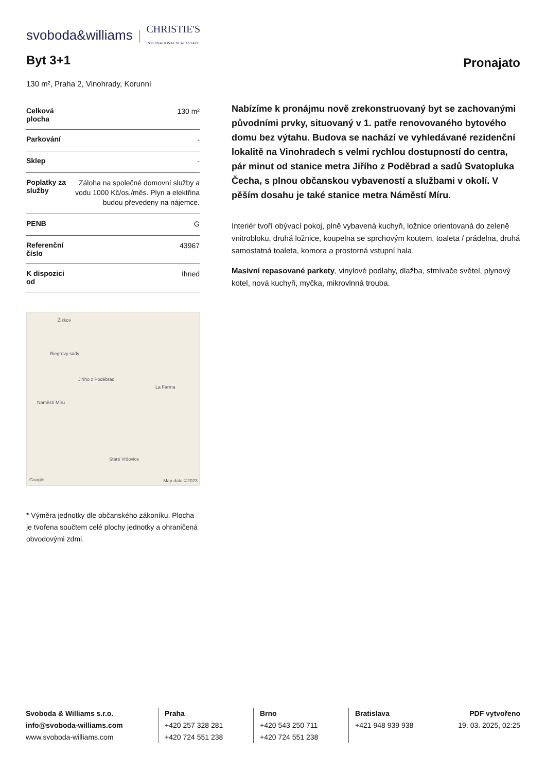svoboda&williams | CHRISTIE'S
INTERNATIONAL REAL ESTATE
Byt 3+1
Pronajato
130 m², Praha 2, Vinohrady, Korunní
| Celková plocha | 130 m² |
| Parkování | - |
| Sklep | - |
| Poplatky za služby | Záloha na společné domovní služby a vodu 1000 Kč/os./měs. Plyn a elektřina budou převedeny na nájemce. |
| PENB | G |
| Referenční číslo | 43967 |
| K dispozici od | Ihned |
Žižkov
Riegrovy sady
Jiřího z Poděbrad
La Farma
Náměstí Míru
Staré Vršovice
Google Map data ©2023
* Výměra jednotky dle občanského zákoníku. Plocha je tvořena součtem celé plochy jednotky a ohraničená obvodovými zdmi.
Nabízíme k pronájmu nově zrekonstruovaný byt se zachovanými původními prvky, situovaný v 1. patře renovovaného bytového domu bez výtahu. Budova se nachází ve vyhledávané rezidenční lokalitě na Vinohradech s velmi rychlou dostupností do centra, pár minut od stanice metra Jiřího z Poděbrad a sadů Svatopluka Čecha, s plnou občanskou vybaveností a službami v okolí. V pěším dosahu je také stanice metra Náměstí Míru.
Interiér tvoří obývací pokoj, plně vybavená kuchyň, ložnice orientovaná do zeleně vnitrobloku, druhá ložnice, koupelna se sprchovým koutem, toaleta / prádelna, druhá samostatná toaleta, komora a prostorná vstupní hala.
Masivní repasované parkety, vinylové podlahy, dlažba, stmívače světel, plynový kotel, nová kuchyň, myčka, mikrovlnná trouba.
Svoboda & Williams s.r.o.
info@svoboda-williams.com
www.svoboda-williams.com
Praha
+420 257 328 281
+420 724 551 238
Brno
+420 543 250 711
+420 724 551 238
Bratislava
+421 948 939 938
PDF vytvořeno
19. 03. 2025, 02:25